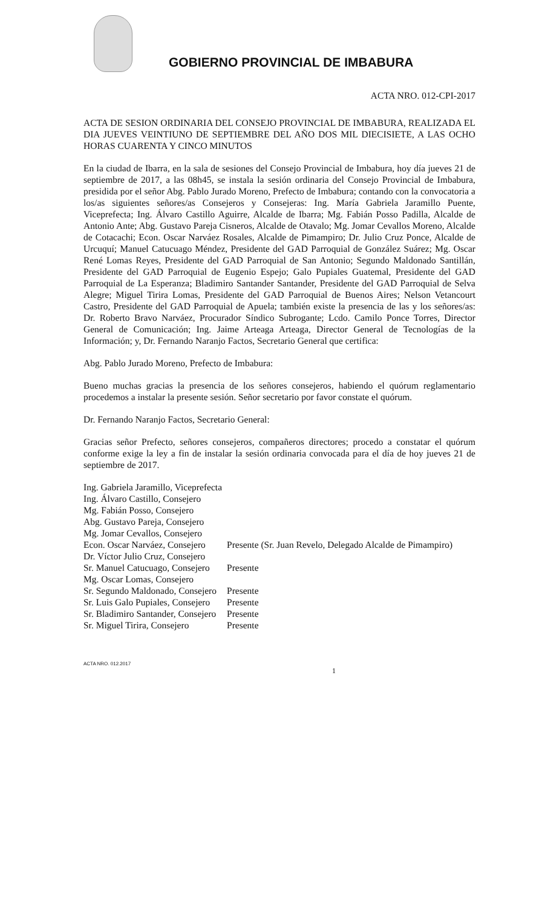GOBIERNO PROVINCIAL DE IMBABURA
ACTA NRO. 012-CPI-2017
ACTA DE SESION ORDINARIA DEL CONSEJO PROVINCIAL DE IMBABURA, REALIZADA EL DIA JUEVES VEINTIUNO DE SEPTIEMBRE DEL AÑO DOS MIL DIECISIETE, A LAS OCHO HORAS CUARENTA Y CINCO MINUTOS
En la ciudad de Ibarra, en la sala de sesiones del Consejo Provincial de Imbabura, hoy día jueves 21 de septiembre de 2017, a las 08h45, se instala la sesión ordinaria del Consejo Provincial de Imbabura, presidida por el señor Abg. Pablo Jurado Moreno, Prefecto de Imbabura; contando con la convocatoria a los/as siguientes señores/as Consejeros y Consejeras: Ing. María Gabriela Jaramillo Puente, Viceprefecta; Ing. Álvaro Castillo Aguirre, Alcalde de Ibarra; Mg. Fabián Posso Padilla, Alcalde de Antonio Ante; Abg. Gustavo Pareja Cisneros, Alcalde de Otavalo; Mg. Jomar Cevallos Moreno, Alcalde de Cotacachi; Econ. Oscar Narváez Rosales, Alcalde de Pimampiro; Dr. Julio Cruz Ponce, Alcalde de Urcuquí; Manuel Catucuago Méndez, Presidente del GAD Parroquial de González Suárez; Mg. Oscar René Lomas Reyes, Presidente del GAD Parroquial de San Antonio; Segundo Maldonado Santillán, Presidente del GAD Parroquial de Eugenio Espejo; Galo Pupiales Guatemal, Presidente del GAD Parroquial de La Esperanza; Bladimiro Santander Santander, Presidente del GAD Parroquial de Selva Alegre; Miguel Tirira Lomas, Presidente del GAD Parroquial de Buenos Aires; Nelson Vetancourt Castro, Presidente del GAD Parroquial de Apuela; también existe la presencia de las y los señores/as: Dr. Roberto Bravo Narváez, Procurador Síndico Subrogante; Lcdo. Camilo Ponce Torres, Director General de Comunicación; Ing. Jaime Arteaga Arteaga, Director General de Tecnologías de la Información; y, Dr. Fernando Naranjo Factos, Secretario General que certifica:
Abg. Pablo Jurado Moreno, Prefecto de Imbabura:
Bueno muchas gracias la presencia de los señores consejeros, habiendo el quórum reglamentario procedemos a instalar la presente sesión. Señor secretario por favor constate el quórum.
Dr. Fernando Naranjo Factos, Secretario General:
Gracias señor Prefecto, señores consejeros, compañeros directores; procedo a constatar el quórum conforme exige la ley a fin de instalar la sesión ordinaria convocada para el día de hoy jueves 21 de septiembre de 2017.
| Ing. Gabriela Jaramillo, Viceprefecta | |
| Ing. Álvaro Castillo, Consejero | |
| Mg. Fabián Posso, Consejero | |
| Abg. Gustavo Pareja, Consejero | |
| Mg. Jomar Cevallos, Consejero | |
| Econ. Oscar Narváez, Consejero | Presente (Sr. Juan Revelo, Delegado Alcalde de Pimampiro) |
| Dr. Víctor Julio Cruz, Consejero | |
| Sr. Manuel Catucuago, Consejero | Presente |
| Mg. Oscar Lomas, Consejero | |
| Sr. Segundo Maldonado, Consejero | Presente |
| Sr. Luis Galo Pupiales, Consejero | Presente |
| Sr. Bladimiro Santander, Consejero | Presente |
| Sr. Miguel Tirira, Consejero | Presente |
ACTA NRO. 012.2017
1